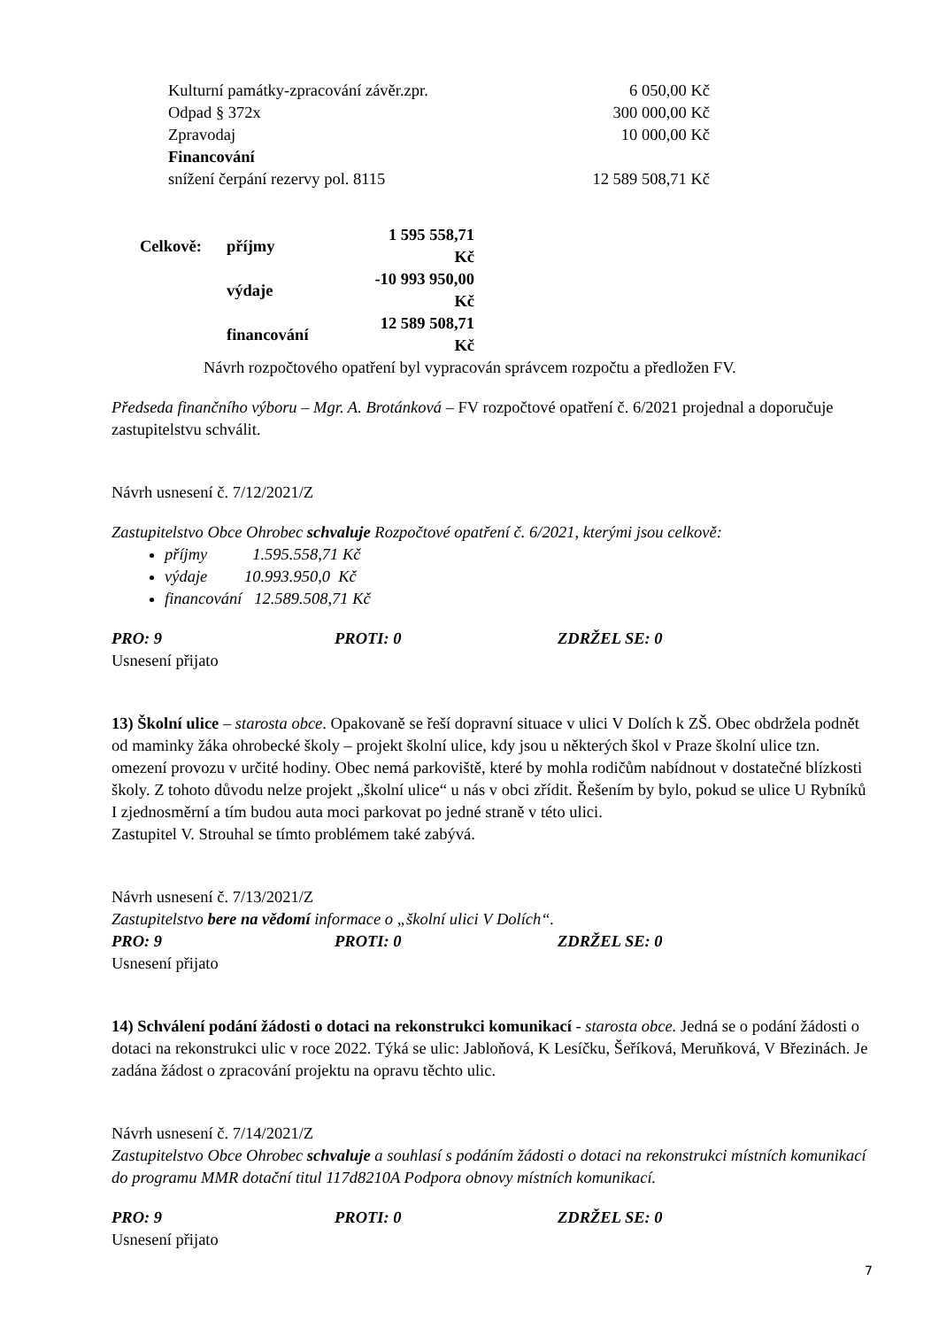| Kulturní památky-zpracování závěr.zpr. | 6 050,00 Kč |
| Odpad § 372x | 300 000,00 Kč |
| Zpravodaj | 10 000,00 Kč |
| Financování | |
| snížení čerpání rezervy pol. 8115 | 12 589 508,71 Kč |
| Celkově: | příjmy | 1 595 558,71 Kč |
| | výdaje | -10 993 950,00 Kč |
| | financování | 12 589 508,71 Kč |
Návrh rozpočtového opatření byl vypracován správcem rozpočtu a předložen FV.
Předseda finančního výboru – Mgr. A. Brotánková – FV rozpočtové opatření č. 6/2021 projednal a doporučuje zastupitelstvu schválit.
Návrh usnesení č. 7/12/2021/Z
Zastupitelstvo Obce Ohrobec schvaluje Rozpočtové opatření č. 6/2021, kterými jsou celkově:
příjmy 1.595.558,71 Kč
výdaje 10.993.950,0 Kč
financování 12.589.508,71 Kč
PRO: 9 PROTI: 0 ZDRŽEL SE: 0
Usnesení přijato
13) Školní ulice – starosta obce. Opakovaně se řeší dopravní situace v ulici V Dolích k ZŠ. Obec obdržela podnět od maminky žáka ohrobecké školy – projekt školní ulice, kdy jsou u některých škol v Praze školní ulice tzn. omezení provozu v určité hodiny. Obec nemá parkoviště, které by mohla rodičům nabídnout v dostatečné blízkosti školy. Z tohoto důvodu nelze projekt „školní ulice“ u nás v obci zřídit. Řešením by bylo, pokud se ulice U Rybníků I zjednosměrní a tím budou auta moci parkovat po jedné straně v této ulici.
Zastupitel V. Strouhal se tímto problémem také zabývá.
Návrh usnesení č. 7/13/2021/Z
Zastupitelstvo bere na vědomí informace o „školní ulici V Dolích“.
PRO: 9 PROTI: 0 ZDRŽEL SE: 0
Usnesení přijato
14) Schválení podání žádosti o dotaci na rekonstrukci komunikací - starosta obce. Jedná se o podání žádosti o dotaci na rekonstrukci ulic v roce 2022. Týká se ulic: Jabloňová, K Lesíčku, Šeříková, Meruňková, V Březinách. Je zadána žádost o zpracování projektu na opravu těchto ulic.
Návrh usnesení č. 7/14/2021/Z
Zastupitelstvo Obce Ohrobec schvaluje a souhlasí s podáním žádosti o dotaci na rekonstrukci místních komunikací do programu MMR dotační titul 117d8210A Podpora obnovy místních komunikací.
PRO: 9 PROTI: 0 ZDRŽEL SE: 0
Usnesení přijato
7